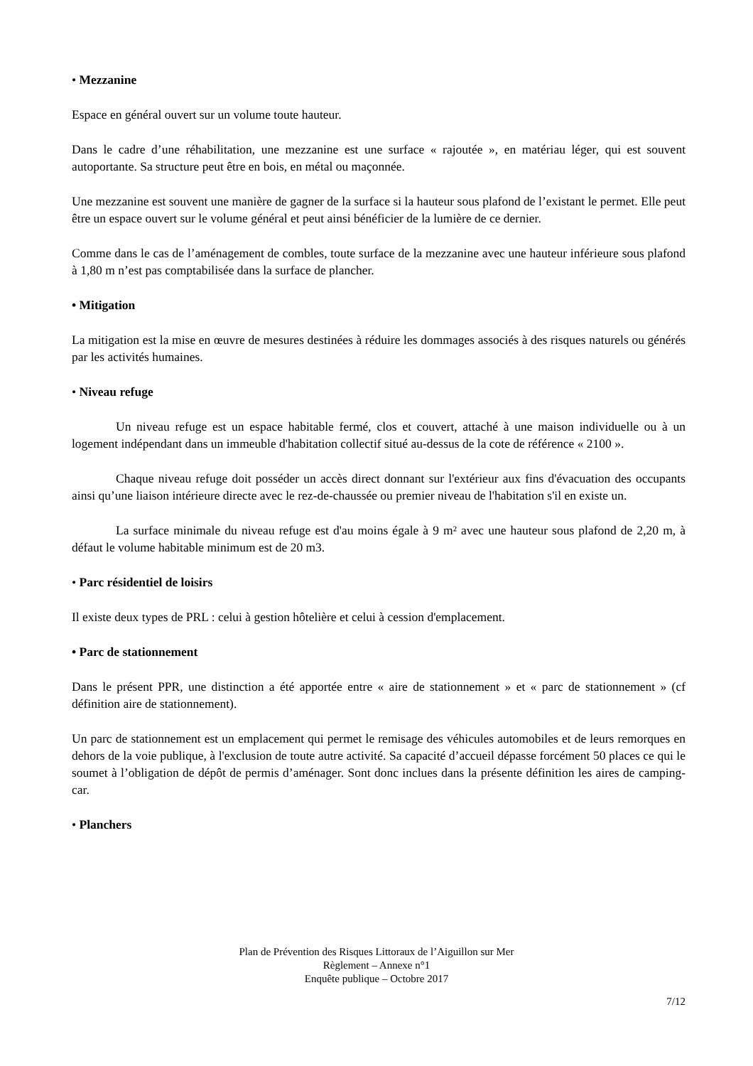• Mezzanine
Espace en général ouvert sur un volume toute hauteur.
Dans le cadre d’une réhabilitation, une mezzanine est une surface « rajoutée », en matériau léger, qui est souvent autoportante. Sa structure peut être en bois, en métal ou maçonnée.
Une mezzanine est souvent une manière de gagner de la surface si la hauteur sous plafond de l’existant le permet. Elle peut être un espace ouvert sur le volume général et peut ainsi bénéficier de la lumière de ce dernier.
Comme dans le cas de l’aménagement de combles, toute surface de la mezzanine avec une hauteur inférieure sous plafond à 1,80 m n’est pas comptabilisée dans la surface de plancher.
• Mitigation
La mitigation est la mise en œuvre de mesures destinées à réduire les dommages associés à des risques naturels ou générés par les activités humaines.
• Niveau refuge
Un niveau refuge est un espace habitable fermé, clos et couvert, attaché à une maison individuelle ou à un logement indépendant dans un immeuble d'habitation collectif situé au-dessus de la cote de référence « 2100 ».
Chaque niveau refuge doit posséder un accès direct donnant sur l'extérieur aux fins d'évacuation des occupants ainsi qu’une liaison intérieure directe avec le rez-de-chaussée ou premier niveau de l'habitation s'il en existe un.
La surface minimale du niveau refuge est d'au moins égale à 9 m² avec une hauteur sous plafond de 2,20 m, à défaut le volume habitable minimum est de 20 m3.
• Parc résidentiel de loisirs
Il existe deux types de PRL : celui à gestion hôtelière et celui à cession d'emplacement.
• Parc de stationnement
Dans le présent PPR, une distinction a été apportée entre « aire de stationnement » et « parc de stationnement » (cf définition aire de stationnement).
Un parc de stationnement est un emplacement qui permet le remisage des véhicules automobiles et de leurs remorques en dehors de la voie publique, à l'exclusion de toute autre activité. Sa capacité d’accueil dépasse forcément 50 places ce qui le soumet à l’obligation de dépôt de permis d’aménager. Sont donc inclues dans la présente définition les aires de camping-car.
• Planchers
Plan de Prévention des Risques Littoraux de l’Aiguillon sur Mer
Règlement – Annexe n°1
Enquête publique – Octobre 2017
7/12